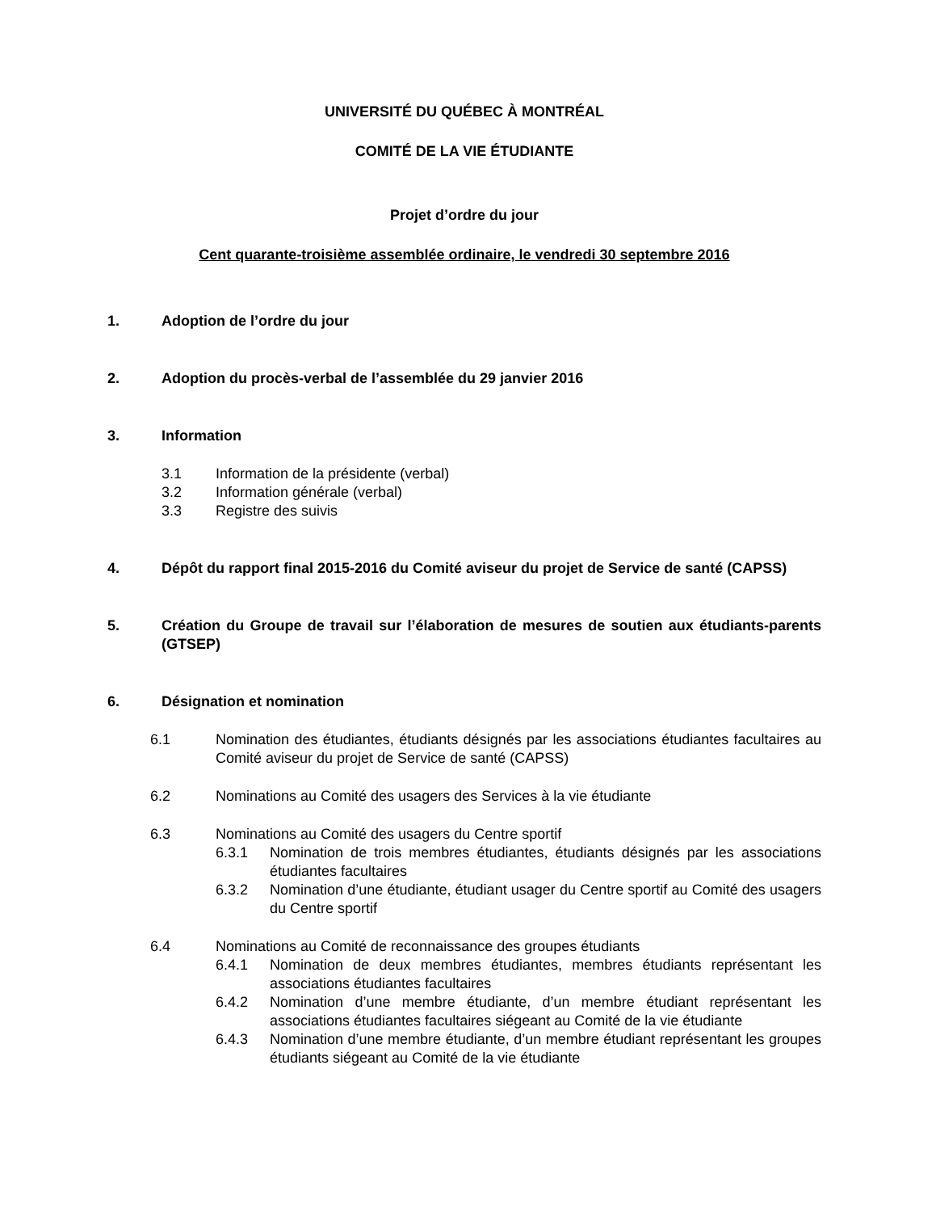UNIVERSITÉ DU QUÉBEC À MONTRÉAL
COMITÉ DE LA VIE ÉTUDIANTE
Projet d’ordre du jour
Cent quarante-troisième assemblée ordinaire, le vendredi 30 septembre 2016
1. Adoption de l’ordre du jour
2. Adoption du procès-verbal de l’assemblée du 29 janvier 2016
3. Information
3.1 Information de la présidente (verbal)
3.2 Information générale (verbal)
3.3 Registre des suivis
4. Dépôt du rapport final 2015-2016 du Comité aviseur du projet de Service de santé (CAPSS)
5. Création du Groupe de travail sur l’élaboration de mesures de soutien aux étudiants-parents (GTSEP)
6. Désignation et nomination
6.1 Nomination des étudiantes, étudiants désignés par les associations étudiantes facultaires au Comité aviseur du projet de Service de santé (CAPSS)
6.2 Nominations au Comité des usagers des Services à la vie étudiante
6.3 Nominations au Comité des usagers du Centre sportif
6.3.1 Nomination de trois membres étudiantes, étudiants désignés par les associations étudiantes facultaires
6.3.2 Nomination d’une étudiante, étudiant usager du Centre sportif au Comité des usagers du Centre sportif
6.4 Nominations au Comité de reconnaissance des groupes étudiants
6.4.1 Nomination de deux membres étudiantes, membres étudiants représentant les associations étudiantes facultaires
6.4.2 Nomination d’une membre étudiante, d’un membre étudiant représentant les associations étudiantes facultaires siégeant au Comité de la vie étudiante
6.4.3 Nomination d’une membre étudiante, d’un membre étudiant représentant les groupes étudiants siégeant au Comité de la vie étudiante